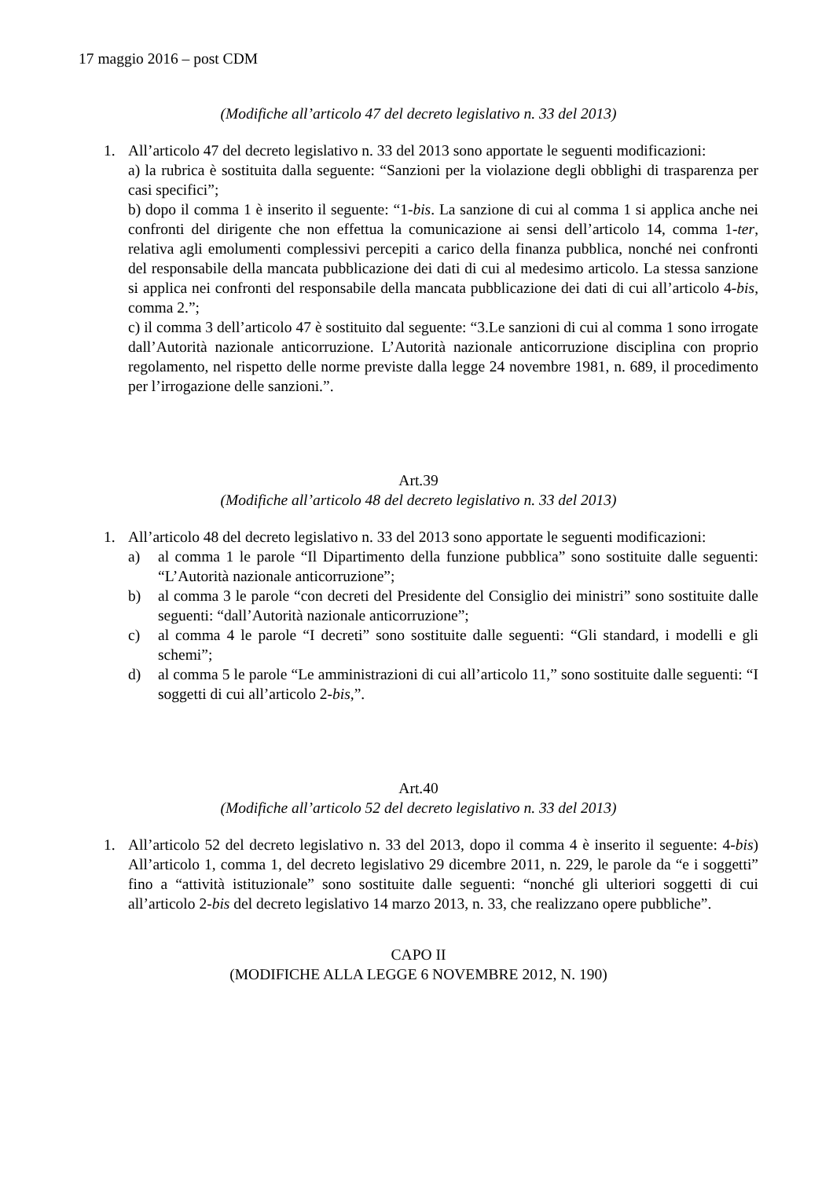17 maggio 2016 – post CDM
(Modifiche all’articolo 47 del decreto legislativo n. 33 del 2013)
1. All’articolo 47 del decreto legislativo n. 33 del 2013 sono apportate le seguenti modificazioni:
a) la rubrica è sostituita dalla seguente: “Sanzioni per la violazione degli obblighi di trasparenza per casi specifici”;
b) dopo il comma 1 è inserito il seguente: “1-bis. La sanzione di cui al comma 1 si applica anche nei confronti del dirigente che non effettua la comunicazione ai sensi dell’articolo 14, comma 1-ter, relativa agli emolumenti complessivi percepiti a carico della finanza pubblica, nonché nei confronti del responsabile della mancata pubblicazione dei dati di cui al medesimo articolo. La stessa sanzione si applica nei confronti del responsabile della mancata pubblicazione dei dati di cui all’articolo 4-bis, comma 2.”;
c) il comma 3 dell’articolo 47 è sostituito dal seguente: “3.Le sanzioni di cui al comma 1 sono irrogate dall’Autorità nazionale anticorruzione. L’Autorità nazionale anticorruzione disciplina con proprio regolamento, nel rispetto delle norme previste dalla legge 24 novembre 1981, n. 689, il procedimento per l’irrogazione delle sanzioni.”.
Art.39
(Modifiche all’articolo 48 del decreto legislativo n. 33 del 2013)
1. All’articolo 48 del decreto legislativo n. 33 del 2013 sono apportate le seguenti modificazioni:
a) al comma 1 le parole “Il Dipartimento della funzione pubblica” sono sostituite dalle seguenti: “L’Autorità nazionale anticorruzione”;
b) al comma 3 le parole “con decreti del Presidente del Consiglio dei ministri” sono sostituite dalle seguenti: “dall’Autorità nazionale anticorruzione”;
c) al comma 4 le parole “I decreti” sono sostituite dalle seguenti: “Gli standard, i modelli e gli schemi”;
d) al comma 5 le parole “Le amministrazioni di cui all’articolo 11,” sono sostituite dalle seguenti: “I soggetti di cui all’articolo 2-bis,”.
Art.40
(Modifiche all’articolo 52 del decreto legislativo n. 33 del 2013)
1. All’articolo 52 del decreto legislativo n. 33 del 2013, dopo il comma 4 è inserito il seguente: 4-bis) All’articolo 1, comma 1, del decreto legislativo 29 dicembre 2011, n. 229, le parole da “e i soggetti” fino a “attività istituzionale” sono sostituite dalle seguenti: “nonché gli ulteriori soggetti di cui all’articolo 2-bis del decreto legislativo 14 marzo 2013, n. 33, che realizzano opere pubbliche”.
CAPO II
(MODIFICHE ALLA LEGGE 6 NOVEMBRE 2012, N. 190)